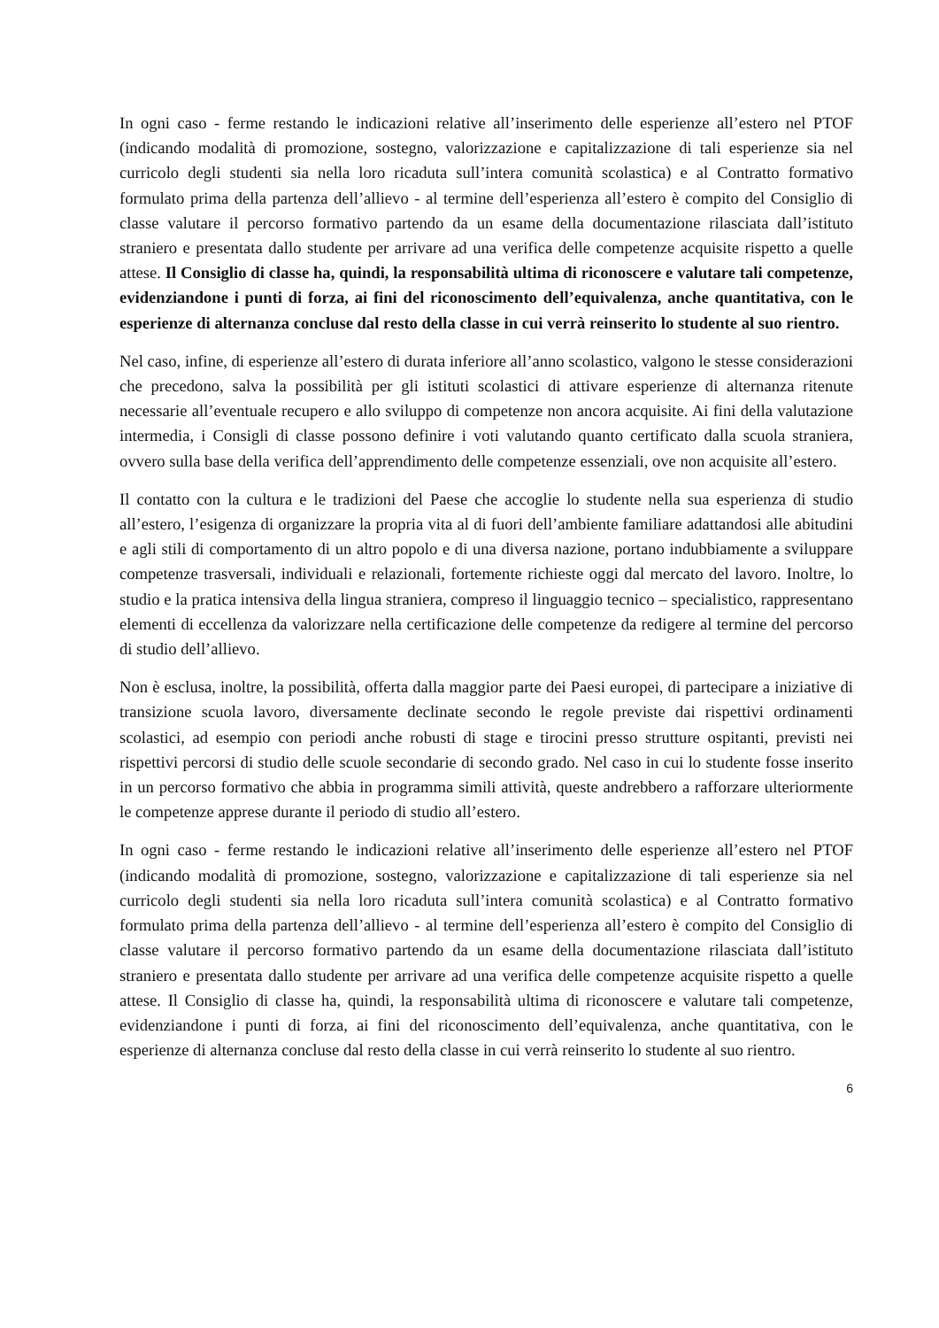In ogni caso - ferme restando le indicazioni relative all’inserimento delle esperienze all’estero nel PTOF (indicando modalità di promozione, sostegno, valorizzazione e capitalizzazione di tali esperienze sia nel curricolo degli studenti sia nella loro ricaduta sull’intera comunità scolastica) e al Contratto formativo formulato prima della partenza dell’allievo - al termine dell’esperienza all’estero è compito del Consiglio di classe valutare il percorso formativo partendo da un esame della documentazione rilasciata dall’istituto straniero e presentata dallo studente per arrivare ad una verifica delle competenze acquisite rispetto a quelle attese. Il Consiglio di classe ha, quindi, la responsabilità ultima di riconoscere e valutare tali competenze, evidenziandone i punti di forza, ai fini del riconoscimento dell’equivalenza, anche quantitativa, con le esperienze di alternanza concluse dal resto della classe in cui verrà reinserito lo studente al suo rientro.
Nel caso, infine, di esperienze all’estero di durata inferiore all’anno scolastico, valgono le stesse considerazioni che precedono, salva la possibilità per gli istituti scolastici di attivare esperienze di alternanza ritenute necessarie all’eventuale recupero e allo sviluppo di competenze non ancora acquisite. Ai fini della valutazione intermedia, i Consigli di classe possono definire i voti valutando quanto certificato dalla scuola straniera, ovvero sulla base della verifica dell’apprendimento delle competenze essenziali, ove non acquisite all’estero.
Il contatto con la cultura e le tradizioni del Paese che accoglie lo studente nella sua esperienza di studio all’estero, l’esigenza di organizzare la propria vita al di fuori dell’ambiente familiare adattandosi alle abitudini e agli stili di comportamento di un altro popolo e di una diversa nazione, portano indubbiamente a sviluppare competenze trasversali, individuali e relazionali, fortemente richieste oggi dal mercato del lavoro. Inoltre, lo studio e la pratica intensiva della lingua straniera, compreso il linguaggio tecnico – specialistico, rappresentano elementi di eccellenza da valorizzare nella certificazione delle competenze da redigere al termine del percorso di studio dell’allievo.
Non è esclusa, inoltre, la possibilità, offerta dalla maggior parte dei Paesi europei, di partecipare a iniziative di transizione scuola lavoro, diversamente declinate secondo le regole previste dai rispettivi ordinamenti scolastici, ad esempio con periodi anche robusti di stage e tirocini presso strutture ospitanti, previsti nei rispettivi percorsi di studio delle scuole secondarie di secondo grado. Nel caso in cui lo studente fosse inserito in un percorso formativo che abbia in programma simili attività, queste andrebbero a rafforzare ulteriormente le competenze apprese durante il periodo di studio all’estero.
In ogni caso - ferme restando le indicazioni relative all’inserimento delle esperienze all’estero nel PTOF (indicando modalità di promozione, sostegno, valorizzazione e capitalizzazione di tali esperienze sia nel curricolo degli studenti sia nella loro ricaduta sull’intera comunità scolastica) e al Contratto formativo formulato prima della partenza dell’allievo - al termine dell’esperienza all’estero è compito del Consiglio di classe valutare il percorso formativo partendo da un esame della documentazione rilasciata dall’istituto straniero e presentata dallo studente per arrivare ad una verifica delle competenze acquisite rispetto a quelle attese. Il Consiglio di classe ha, quindi, la responsabilità ultima di riconoscere e valutare tali competenze, evidenziandone i punti di forza, ai fini del riconoscimento dell’equivalenza, anche quantitativa, con le esperienze di alternanza concluse dal resto della classe in cui verrà reinserito lo studente al suo rientro.
6